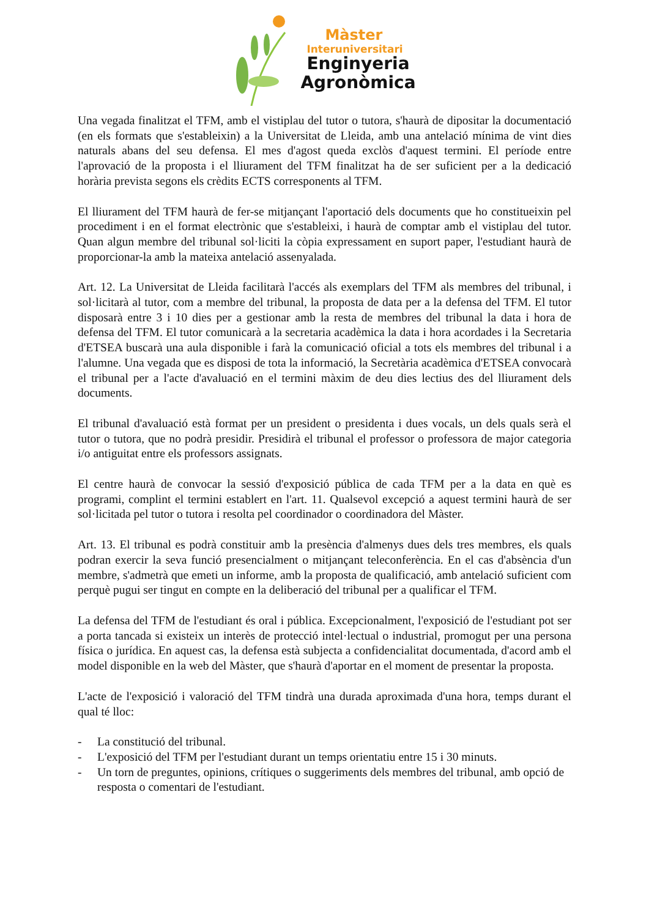Màster
Interuniversitari
Enginyeria
Agronòmica
Una vegada finalitzat el TFM, amb el vistiplau del tutor o tutora, s'haurà de dipositar la documentació (en els formats que s'estableixin) a la Universitat de Lleida, amb una antelació mínima de vint dies naturals abans del seu defensa. El mes d'agost queda exclòs d'aquest termini. El període entre l'aprovació de la proposta i el lliurament del TFM finalitzat ha de ser suficient per a la dedicació horària prevista segons els crèdits ECTS corresponents al TFM.
El lliurament del TFM haurà de fer-se mitjançant l'aportació dels documents que ho constitueixin pel procediment i en el format electrònic que s'estableixi, i haurà de comptar amb el vistiplau del tutor. Quan algun membre del tribunal sol·liciti la còpia expressament en suport paper, l'estudiant haurà de proporcionar-la amb la mateixa antelació assenyalada.
Art. 12. La Universitat de Lleida facilitarà l'accés als exemplars del TFM als membres del tribunal, i sol·licitarà al tutor, com a membre del tribunal, la proposta de data per a la defensa del TFM. El tutor disposarà entre 3 i 10 dies per a gestionar amb la resta de membres del tribunal la data i hora de defensa del TFM. El tutor comunicarà a la secretaria acadèmica la data i hora acordades i la Secretaria d'ETSEA buscarà una aula disponible i farà la comunicació oficial a tots els membres del tribunal i a l'alumne. Una vegada que es disposi de tota la informació, la Secretària acadèmica d'ETSEA convocarà el tribunal per a l'acte d'avaluació en el termini màxim de deu dies lectius des del lliurament dels documents.
El tribunal d'avaluació està format per un president o presidenta i dues vocals, un dels quals serà el tutor o tutora, que no podrà presidir. Presidirà el tribunal el professor o professora de major categoria i/o antiguitat entre els professors assignats.
El centre haurà de convocar la sessió d'exposició pública de cada TFM per a la data en què es programi, complint el termini establert en l'art. 11. Qualsevol excepció a aquest termini haurà de ser sol·licitada pel tutor o tutora i resolta pel coordinador o coordinadora del Màster.
Art. 13. El tribunal es podrà constituir amb la presència d'almenys dues dels tres membres, els quals podran exercir la seva funció presencialment o mitjançant teleconferència. En el cas d'absència d'un membre, s'admetrà que emeti un informe, amb la proposta de qualificació, amb antelació suficient com perquè pugui ser tingut en compte en la deliberació del tribunal per a qualificar el TFM.
La defensa del TFM de l'estudiant és oral i pública. Excepcionalment, l'exposició de l'estudiant pot ser a porta tancada si existeix un interès de protecció intel·lectual o industrial, promogut per una persona física o jurídica. En aquest cas, la defensa està subjecta a confidencialitat documentada, d'acord amb el model disponible en la web del Màster, que s'haurà d'aportar en el moment de presentar la proposta.
L'acte de l'exposició i valoració del TFM tindrà una durada aproximada d'una hora, temps durant el qual té lloc:
- La constitució del tribunal.
- L'exposició del TFM per l'estudiant durant un temps orientatiu entre 15 i 30 minuts.
- Un torn de preguntes, opinions, crítiques o suggeriments dels membres del tribunal, amb opció de resposta o comentari de l'estudiant.